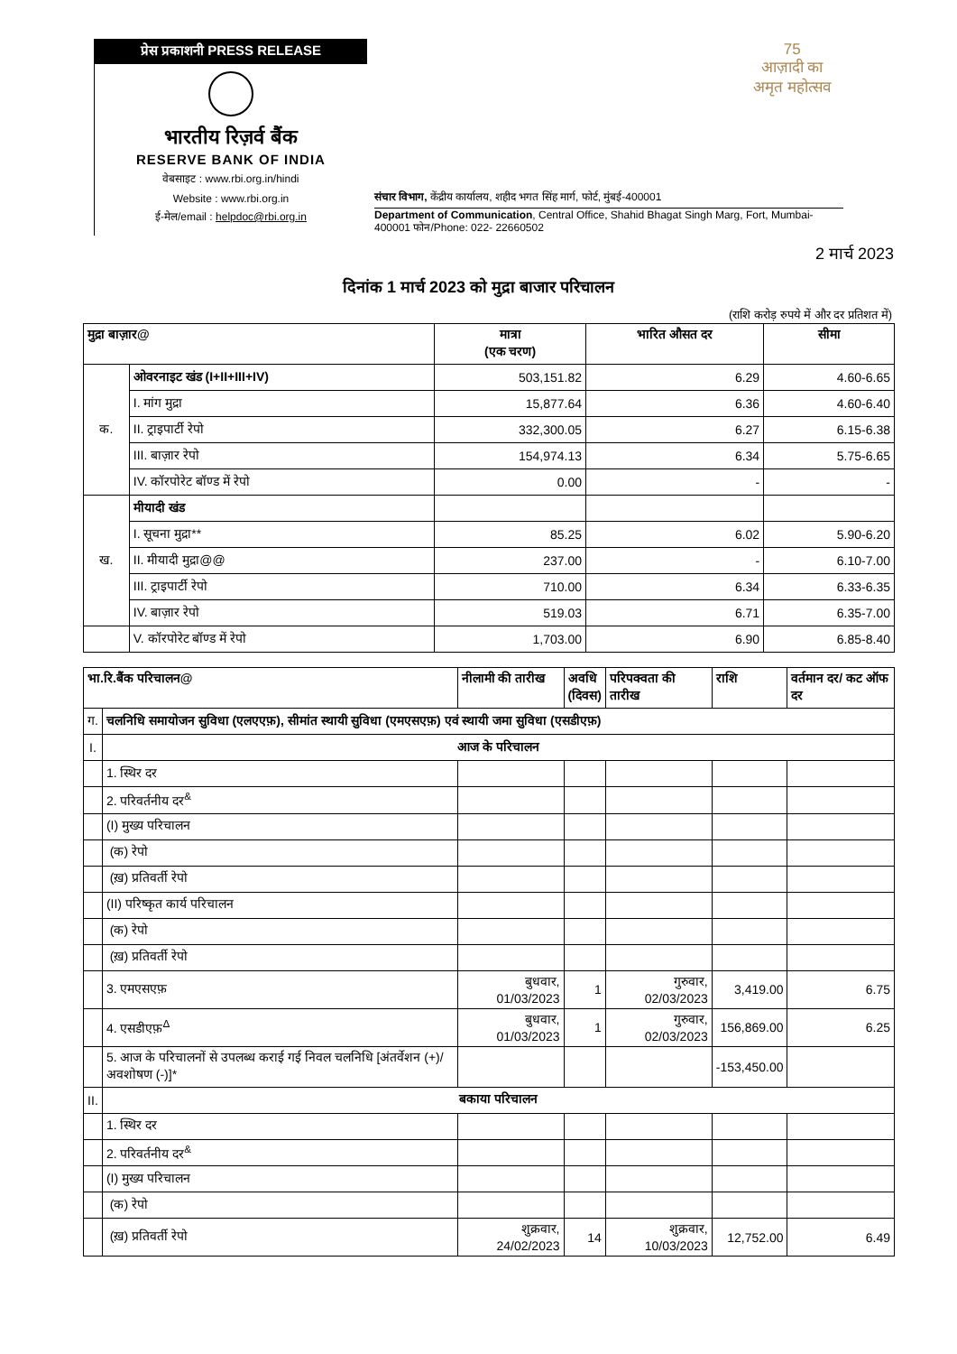प्रेस प्रकाशनी PRESS RELEASE
भारतीय रिज़र्व बैंक
RESERVE BANK OF INDIA
वेबसाइट : www.rbi.org.in/hindi
Website : www.rbi.org.in
ई-मेल/email : helpdoc@rbi.org.in
संचार विभाग, केंद्रीय कार्यालय, शहीद भगत सिंह मार्ग, फोर्ट, मुंबई-400001
Department of Communication, Central Office, Shahid Bhagat Singh Marg, Fort, Mumbai-400001 फोन/Phone: 022- 22660502
75
आज़ादी का
अमृत महोत्सव
2 मार्च 2023
दिनांक 1 मार्च 2023 को मुद्रा बाजार परिचालन
(राशि करोड़ रुपये में और दर प्रतिशत में)
| मुद्रा बाज़ार@ | | मात्रा (एक चरण) | भारित औसत दर | सीमा |
| --- | --- | --- | --- | --- |
| क. | ओवरनाइट खंड (I+II+III+IV) | 503,151.82 | 6.29 | 4.60-6.65 |
| | I. मांग मुद्रा | 15,877.64 | 6.36 | 4.60-6.40 |
| | II. ट्राइपार्टी रेपो | 332,300.05 | 6.27 | 6.15-6.38 |
| | III. बाज़ार रेपो | 154,974.13 | 6.34 | 5.75-6.65 |
| | IV. कॉरपोरेट बॉण्ड में रेपो | 0.00 | - | - |
| ख. | मीयादी खंड | | | |
| | I. सूचना मुद्रा** | 85.25 | 6.02 | 5.90-6.20 |
| | II. मीयादी मुद्रा@@ | 237.00 | - | 6.10-7.00 |
| | III. ट्राइपार्टी रेपो | 710.00 | 6.34 | 6.33-6.35 |
| | IV. बाज़ार रेपो | 519.03 | 6.71 | 6.35-7.00 |
| | V. कॉरपोरेट बॉण्ड में रेपो | 1,703.00 | 6.90 | 6.85-8.40 |
| भा.रि.बैंक परिचालन@ | | नीलामी की तारीख | अवधि (दिवस) | परिपक्वता की तारीख | राशि | वर्तमान दर/ कट ऑफ दर |
| --- | --- | --- | --- | --- | --- | --- |
| ग. | चलनिधि समायोजन सुविधा (एलएएफ़), सीमांत स्थायी सुविधा (एमएसएफ़) एवं स्थायी जमा सुविधा (एसडीएफ़) | | | | | |
| I. | आज के परिचालन | | | | | |
| | 1. स्थिर दर | | | | | |
| | 2. परिवर्तनीय दर<sup>&</sup> | | | | | |
| | (I) मुख्य परिचालन | | | | | |
| | (क) रेपो | | | | | |
| | (ख़) प्रतिवर्ती रेपो | | | | | |
| | (II) परिष्कृत कार्य परिचालन | | | | | |
| | (क) रेपो | | | | | |
| | (ख़) प्रतिवर्ती रेपो | | | | | |
| | 3. एमएसएफ़ | बुधवार, 01/03/2023 | 1 | गुरुवार, 02/03/2023 | 3,419.00 | 6.75 |
| | 4. एसडीएफ़<sup>Δ</sup> | बुधवार, 01/03/2023 | 1 | गुरुवार, 02/03/2023 | 156,869.00 | 6.25 |
| | 5. आज के परिचालनों से उपलब्ध कराई गई निवल चलनिधि [अंतर्वेशन (+)/अवशोषण (-)]* | | | | -153,450.00 | |
| II. | बकाया परिचालन | | | | | |
| | 1. स्थिर दर | | | | | |
| | 2. परिवर्तनीय दर<sup>&</sup> | | | | | |
| | (I) मुख्य परिचालन | | | | | |
| | (क) रेपो | | | | | |
| | (ख़) प्रतिवर्ती रेपो | शुक्रवार, 24/02/2023 | 14 | शुक्रवार, 10/03/2023 | 12,752.00 | 6.49 |